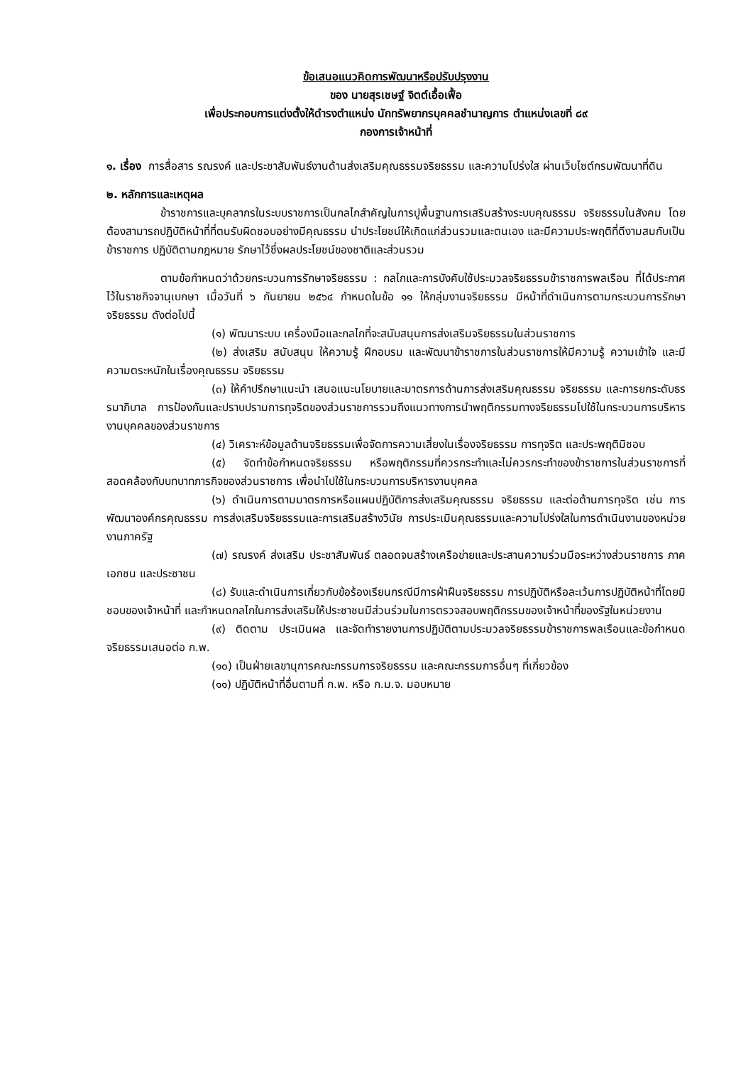ข้อเสนอแนวคิดการพัฒนาหรือปรับปรุงงาน
ของ นายสุรเชษฐ์ จิตต์เอื้อเฟื้อ
เพื่อประกอบการแต่งตั้งให้ดำรงตำแหน่ง นักทรัพยากรบุคคลชำนาญการ ตำแหน่งเลขที่ ๘๙
กองการเจ้าหน้าที่
๑. เรื่อง การสื่อสาร รณรงค์ และประชาสัมพันธ์งานด้านส่งเสริมคุณธรรมจริยธรรม และความโปร่งใส ผ่านเว็บไซต์กรมพัฒนาที่ดิน
๒. หลักการและเหตุผล
ข้าราชการและบุคลากรในระบบราชการเป็นกลไกสำคัญในการปูพื้นฐานการเสริมสร้างระบบคุณธรรม จริยธรรมในสังคม โดยต้องสามารถปฏิบัติหน้าที่ที่ตนรับผิดชอบอย่างมีคุณธรรม นำประโยชน์ให้เกิดแก่ส่วนรวมและตนเอง และมีความประพฤติที่ดีงามสมกับเป็นข้าราชการ ปฏิบัติตามกฎหมาย รักษาไว้ซึ่งผลประโยชน์ของชาติและส่วนรวม
ตามข้อกำหนดว่าด้วยกระบวนการรักษาจริยธรรม : กลไกและการบังคับใช้ประมวลจริยธรรมข้าราชการพลเรือน ที่ได้ประกาศไว้ในราชกิจจานุเบกษา เมื่อวันที่ ๖ กันยายน ๒๕๖๔ กำหนดในข้อ ๑๑ ให้กลุ่มงานจริยธรรม มีหน้าที่ดำเนินการตามกระบวนการรักษาจริยธรรม ดังต่อไปนี้
(๑) พัฒนาระบบ เครื่องมือและกลไกที่จะสนับสนุนการส่งเสริมจริยธรรมในส่วนราชการ
(๒) ส่งเสริม สนับสนุน ให้ความรู้ ฝึกอบรม และพัฒนาข้าราชการในส่วนราชการให้มีความรู้ ความเข้าใจ และมีความตระหนักในเรื่องคุณธรรม จริยธรรม
(๓) ให้คำปรึกษาแนะนำ เสนอแนะนโยบายและมาตรการด้านการส่งเสริมคุณธรรม จริยธรรม และการยกระดับธรรมาภิบาล การป้องกันและปราบปรามการทุจริตของส่วนราชการรวมถึงแนวทางการนำพฤติกรรมทางจริยธรรมไปใช้ในกระบวนการบริหารงานบุคคลของส่วนราชการ
(๔) วิเคราะห์ข้อมูลด้านจริยธรรมเพื่อจัดการความเสี่ยงในเรื่องจริยธรรม การทุจริต และประพฤติมิชอบ
(๕) จัดทำข้อกำหนดจริยธรรม หรือพฤติกรรมที่ควรกระทำและไม่ควรกระทำของข้าราชการในส่วนราชการที่สอดคล้องกับบทบาทภารกิจของส่วนราชการ เพื่อนำไปใช้ในกระบวนการบริหารงานบุคคล
(๖) ดำเนินการตามมาตรการหรือแผนปฏิบัติการส่งเสริมคุณธรรม จริยธรรม และต่อต้านการทุจริต เช่น การพัฒนาองค์กรคุณธรรม การส่งเสริมจริยธรรมและการเสริมสร้างวินัย การประเมินคุณธรรมและความโปร่งใสในการดำเนินงานของหน่วยงานภาครัฐ
(๗) รณรงค์ ส่งเสริม ประชาสัมพันธ์ ตลอดจนสร้างเครือข่ายและประสานความร่วมมือระหว่างส่วนราชการ ภาคเอกชน และประชาชน
(๘) รับและดำเนินการเกี่ยวกับข้อร้องเรียนกรณีมีการฝ่าฝืนจริยธรรม การปฏิบัติหรือละเว้นการปฏิบัติหน้าที่โดยมิชอบของเจ้าหน้าที่ และกำหนดกลไกในการส่งเสริมให้ประชาชนมีส่วนร่วมในการตรวจสอบพฤติกรรมของเจ้าหน้าที่ของรัฐในหน่วยงาน
(๙) ติดตาม ประเมินผล และจัดทำรายงานการปฏิบัติตามประมวลจริยธรรมข้าราชการพลเรือนและข้อกำหนดจริยธรรมเสนอต่อ ก.พ.
(๑๐) เป็นฝ่ายเลขานุการคณะกรรมการจริยธรรม และคณะกรรมการอื่นๆ ที่เกี่ยวข้อง
(๑๑) ปฏิบัติหน้าที่อื่นตามที่ ก.พ. หรือ ก.ม.จ. มอบหมาย